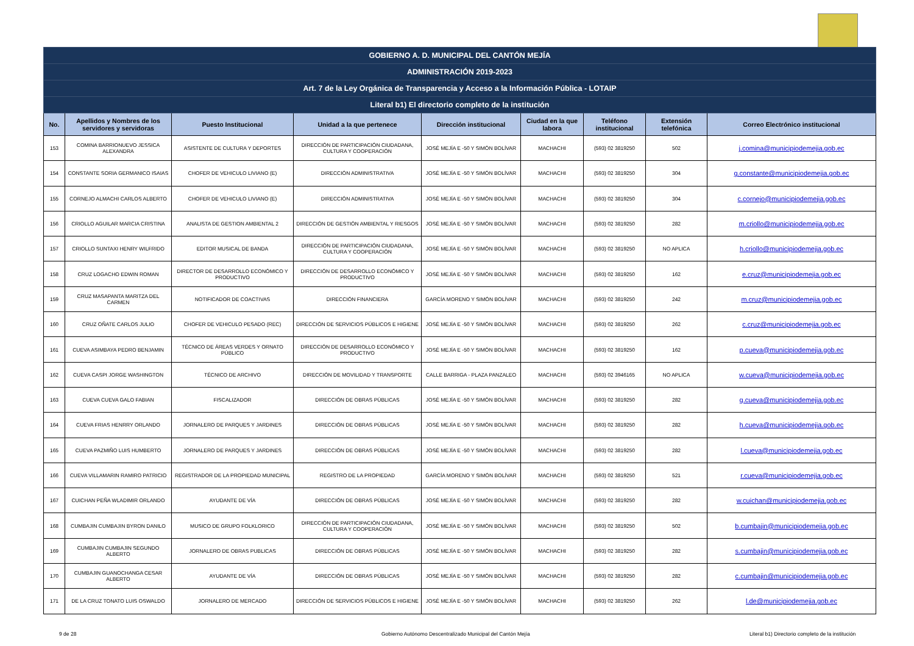| GOBIERNO A. D. MUNICIPAL DEL CANTÓN MEJÍA | | | | | | | | |
| --- | --- | --- | --- | --- | --- | --- | --- | --- |
| ADMINISTRACIÓN 2019-2023 | | | | | | | | |
| Art. 7 de la Ley Orgánica de Transparencia y Acceso a la Información Pública - LOTAIP | | | | | | | | |
| Literal b1) El directorio completo de la institución | | | | | | | | |
| No. | Apellidos y Nombres de los servidores y servidoras | Puesto Institucional | Unidad a la que pertenece | Dirección institucional | Ciudad en la que labora | Teléfono institucional | Extensión telefónica | Correo Electrónico institucional |
| 153 | COMINA BARRIONUEVO JESSICA ALEXANDRA | ASISTENTE DE CULTURA Y DEPORTES | DIRECCIÓN DE PARTICIPACIÓN CIUDADANA, CULTURA Y COOPERACIÓN | JOSÉ MEJÍA E -50 Y SIMÓN BOLÍVAR | MACHACHI | (593) 02 3819250 | 502 | j.comina@municipiodemejia.gob.ec |
| 154 | CONSTANTE SORIA GERMANICO ISAIAS | CHOFER DE VEHICULO LIVIANO (E) | DIRECCIÓN ADMINISTRATIVA | JOSÉ MEJÍA E -50 Y SIMÓN BOLÍVAR | MACHACHI | (593) 02 3819250 | 304 | g.constante@municipiodemejia.gob.ec |
| 155 | CORNEJO ALMACHI CARLOS ALBERTO | CHOFER DE VEHICULO LIVIANO (E) | DIRECCIÓN ADMINISTRATIVA | JOSÉ MEJÍA E -50 Y SIMÓN BOLÍVAR | MACHACHI | (593) 02 3819250 | 304 | c.cornejo@municipiodemejia.gob.ec |
| 156 | CRIOLLO AGUILAR MARCIA CRISTINA | ANALISTA DE GESTION AMBIENTAL 2 | DIRECCIÓN DE GESTIÓN AMBIENTAL Y RIESGOS | JOSÉ MEJÍA E -50 Y SIMÓN BOLÍVAR | MACHACHI | (593) 02 3819250 | 282 | m.criollo@municipiodemejia.gob.ec |
| 157 | CRIOLLO SUNTAXI HENRY WILFRIDO | EDITOR MUSICAL DE BANDA | DIRECCIÓN DE PARTICIPACIÓN CIUDADANA, CULTURA Y COOPERACIÓN | JOSÉ MEJÍA E -50 Y SIMÓN BOLÍVAR | MACHACHI | (593) 02 3819250 | NO APLICA | h.criollo@municipiodemejia.gob.ec |
| 158 | CRUZ LOGACHO EDWIN ROMAN | DIRECTOR DE DESARROLLO ECONÓMICO Y PRODUCTIVO | DIRECCIÓN DE DESARROLLO ECONÓMICO Y PRODUCTIVO | JOSÉ MEJÍA E -50 Y SIMÓN BOLÍVAR | MACHACHI | (593) 02 3819250 | 162 | e.cruz@municipiodemejia.gob.ec |
| 159 | CRUZ MASAPANTA MARITZA DEL CARMEN | NOTIFICADOR DE COACTIVAS | DIRECCIÓN FINANCIERA | GARCÍA MORENO Y SIMÓN BOLÍVAR | MACHACHI | (593) 02 3819250 | 242 | m.cruz@municipiodemejia.gob.ec |
| 160 | CRUZ OÑATE CARLOS JULIO | CHOFER DE VEHICULO PESADO (REC) | DIRECCIÓN DE SERVICIOS PÚBLICOS E HIGIENE | JOSÉ MEJÍA E -50 Y SIMÓN BOLÍVAR | MACHACHI | (593) 02 3819250 | 262 | c.cruz@municipiodemejia.gob.ec |
| 161 | CUEVA ASIMBAYA PEDRO BENJAMIN | TÉCNICO DE ÁREAS VERDES Y ORNATO PÚBLICO | DIRECCIÓN DE DESARROLLO ECONÓMICO Y PRODUCTIVO | JOSÉ MEJÍA E -50 Y SIMÓN BOLÍVAR | MACHACHI | (593) 02 3819250 | 162 | p.cueva@municipiodemejia.gob.ec |
| 162 | CUEVA CASPI JORGE WASHINGTON | TÉCNICO DE ARCHIVO | DIRECCIÓN DE MOVILIDAD Y TRANSPORTE | CALLE BARRIGA - PLAZA PANZALEO | MACHACHI | (593) 02 3946165 | NO APLICA | w.cueva@municipiodemejia.gob.ec |
| 163 | CUEVA CUEVA GALO FABIAN | FISCALIZADOR | DIRECCIÓN DE OBRAS PÚBLICAS | JOSÉ MEJÍA E -50 Y SIMÓN BOLÍVAR | MACHACHI | (593) 02 3819250 | 282 | g.cueva@municipiodemejia.gob.ec |
| 164 | CUEVA FRIAS HENRRY ORLANDO | JORNALERO DE PARQUES Y JARDINES | DIRECCIÓN DE OBRAS PÚBLICAS | JOSÉ MEJÍA E -50 Y SIMÓN BOLÍVAR | MACHACHI | (593) 02 3819250 | 282 | h.cueva@municipiodemejia.gob.ec |
| 165 | CUEVA PAZMIÑO LUIS HUMBERTO | JORNALERO DE PARQUES Y JARDINES | DIRECCIÓN DE OBRAS PÚBLICAS | JOSÉ MEJÍA E -50 Y SIMÓN BOLÍVAR | MACHACHI | (593) 02 3819250 | 282 | l.cueva@municipiodemejia.gob.ec |
| 166 | CUEVA VILLAMARIN RAMIRO PATRICIO | REGISTRADOR DE LA PROPIEDAD MUNICIPAL | REGISTRO DE LA PROPIEDAD | GARCÍA MORENO Y SIMÓN BOLÍVAR | MACHACHI | (593) 02 3819250 | 521 | r.cueva@municipiodemejia.gob.ec |
| 167 | CUICHAN PEÑA WLADIMIR ORLANDO | AYUDANTE DE VÍA | DIRECCIÓN DE OBRAS PÚBLICAS | JOSÉ MEJÍA E -50 Y SIMÓN BOLÍVAR | MACHACHI | (593) 02 3819250 | 282 | w.cuichan@municipiodemejia.gob.ec |
| 168 | CUMBAJIN CUMBAJIN BYRON DANILO | MUSICO DE GRUPO FOLKLORICO | DIRECCIÓN DE PARTICIPACIÓN CIUDADANA, CULTURA Y COOPERACIÓN | JOSÉ MEJÍA E -50 Y SIMÓN BOLÍVAR | MACHACHI | (593) 02 3819250 | 502 | b.cumbajin@municipiodemejia.gob.ec |
| 169 | CUMBAJIN CUMBAJIN SEGUNDO ALBERTO | JORNALERO DE OBRAS PUBLICAS | DIRECCIÓN DE OBRAS PÚBLICAS | JOSÉ MEJÍA E -50 Y SIMÓN BOLÍVAR | MACHACHI | (593) 02 3819250 | 282 | s.cumbajin@municipiodemejia.gob.ec |
| 170 | CUMBAJIN GUANOCHANGA CESAR ALBERTO | AYUDANTE DE VÍA | DIRECCIÓN DE OBRAS PÚBLICAS | JOSÉ MEJÍA E -50 Y SIMÓN BOLÍVAR | MACHACHI | (593) 02 3819250 | 282 | c.cumbajin@municipiodemejia.gob.ec |
| 171 | DE LA CRUZ TONATO LUIS OSWALDO | JORNALERO DE MERCADO | DIRECCIÓN DE SERVICIOS PÚBLICOS E HIGIENE | JOSÉ MEJÍA E -50 Y SIMÓN BOLÍVAR | MACHACHI | (593) 02 3819250 | 262 | l.de@municipiodemejia.gob.ec |
9 de 28 Gobierno Autónomo Descentralizado Municipal del Cantón Mejía Literal b1) Directorio completo de la institución